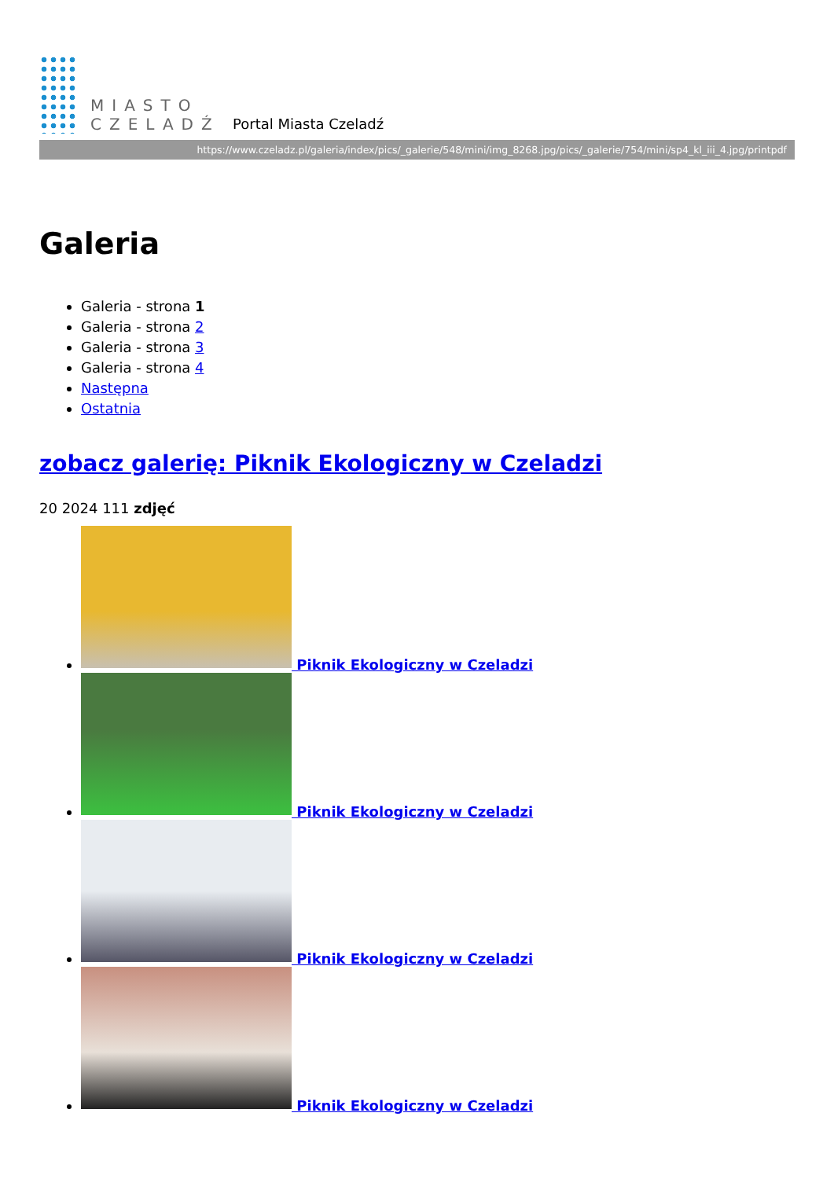MIASTO
CZELADŹ
Portal Miasta Czeladź
https://www.czeladz.pl/galeria/index/pics/_galerie/548/mini/img_8268.jpg/pics/_galerie/754/mini/sp4_kl_iii_4.jpg/printpdf
Galeria
Galeria - strona 1
Galeria - strona 2
Galeria - strona 3
Galeria - strona 4
Następna
Ostatnia
zobacz galerię: Piknik Ekologiczny w Czeladzi
20 2024 111 zdjęć
Piknik Ekologiczny w Czeladzi
Piknik Ekologiczny w Czeladzi
Piknik Ekologiczny w Czeladzi
Piknik Ekologiczny w Czeladzi